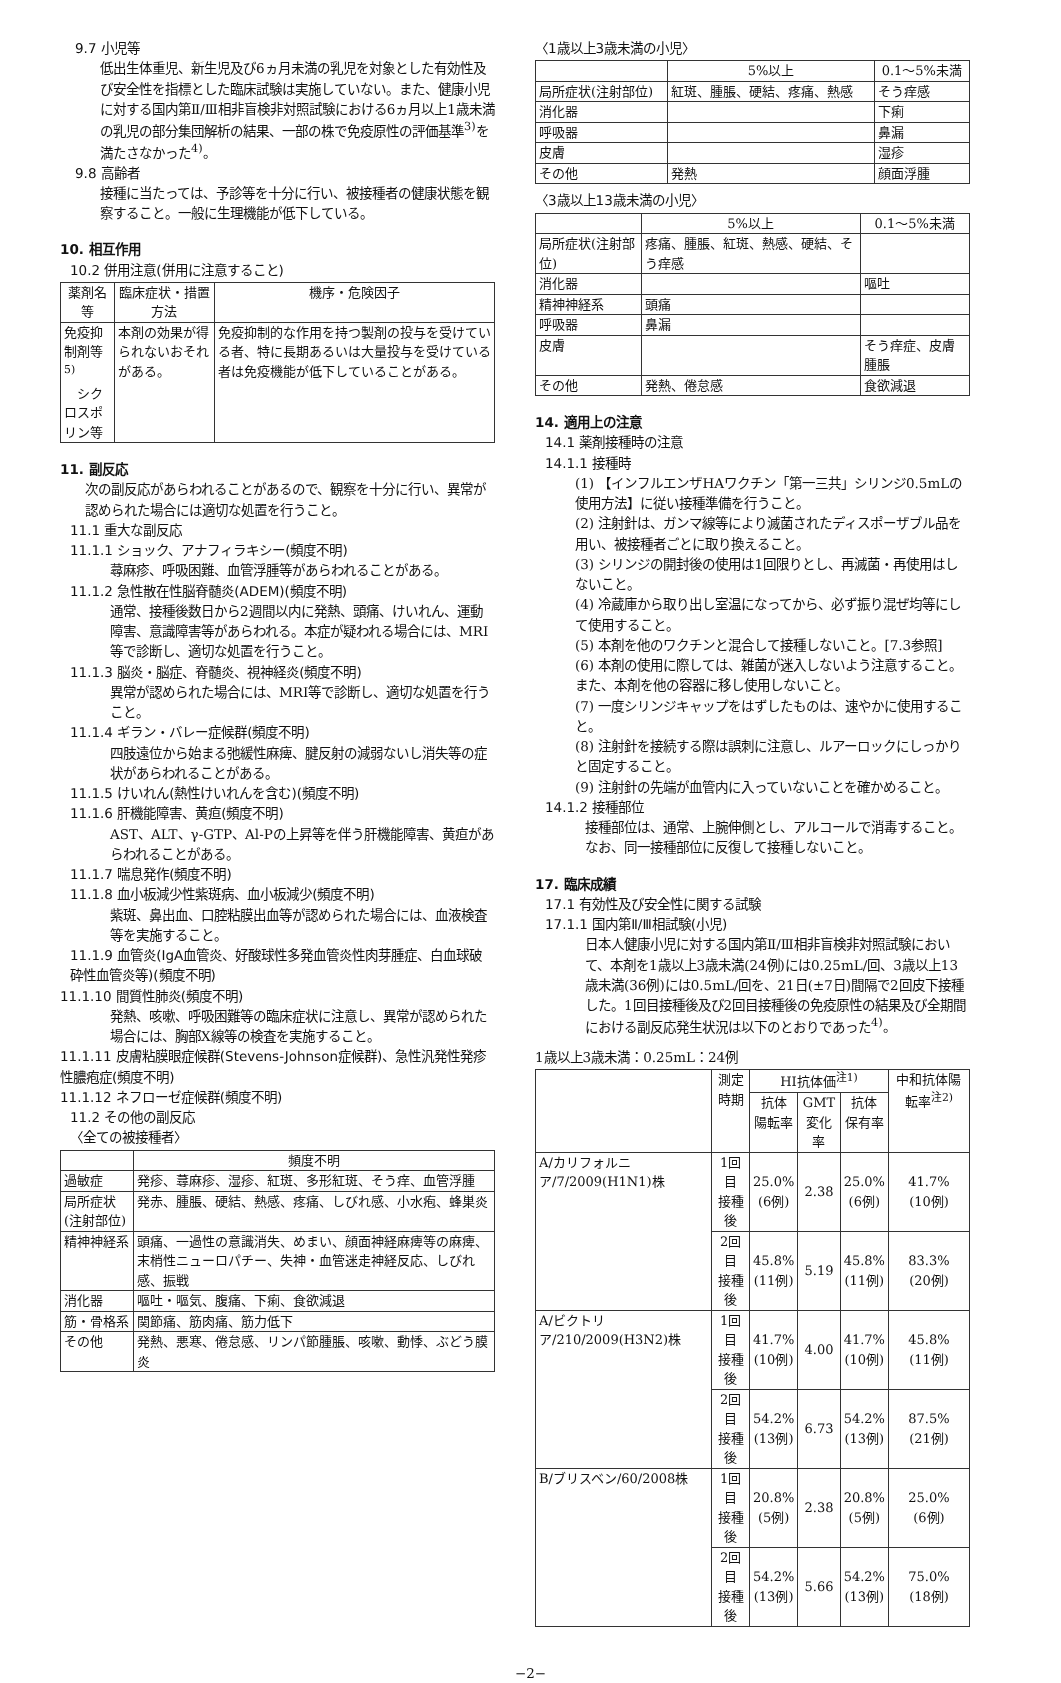9.7 小児等
低出生体重児、新生児及び6ヵ月未満の乳児を対象とした有効性及び安全性を指標とした臨床試験は実施していない。また、健康小児に対する国内第Ⅱ/Ⅲ相非盲検非対照試験における6ヵ月以上1歳未満の乳児の部分集団解析の結果、一部の株で免疫原性の評価基準<sup>3)</sup>を満たさなかった<sup>4)</sup>。
9.8 高齢者
接種に当たっては、予診等を十分に行い、被接種者の健康状態を観察すること。一般に生理機能が低下している。
10. 相互作用
10.2 併用注意(併用に注意すること)
| 薬剤名等 | 臨床症状・措置方法 | 機序・危険因子 |
| --- | --- | --- |
| 免疫抑制剤等<sup>5)</sup> シクロスポリン等 | 本剤の効果が得られないおそれがある。 | 免疫抑制的な作用を持つ製剤の投与を受けている者、特に長期あるいは大量投与を受けている者は免疫機能が低下していることがある。 |
11. 副反応
次の副反応があらわれることがあるので、観察を十分に行い、異常が認められた場合には適切な処置を行うこと。
11.1 重大な副反応
11.1.1 ショック、アナフィラキシー(頻度不明)
蕁麻疹、呼吸困難、血管浮腫等があらわれることがある。
11.1.2 急性散在性脳脊髄炎(ADEM)(頻度不明)
通常、接種後数日から2週間以内に発熱、頭痛、けいれん、運動障害、意識障害等があらわれる。本症が疑われる場合には、MRI等で診断し、適切な処置を行うこと。
11.1.3 脳炎・脳症、脊髄炎、視神経炎(頻度不明)
異常が認められた場合には、MRI等で診断し、適切な処置を行うこと。
11.1.4 ギラン・バレー症候群(頻度不明)
四肢遠位から始まる弛緩性麻痺、腱反射の減弱ないし消失等の症状があらわれることがある。
11.1.5 けいれん(熱性けいれんを含む)(頻度不明)
11.1.6 肝機能障害、黄疸(頻度不明)
AST、ALT、γ-GTP、Al-Pの上昇等を伴う肝機能障害、黄疸があらわれることがある。
11.1.7 喘息発作(頻度不明)
11.1.8 血小板減少性紫斑病、血小板減少(頻度不明)
紫斑、鼻出血、口腔粘膜出血等が認められた場合には、血液検査等を実施すること。
11.1.9 血管炎(IgA血管炎、好酸球性多発血管炎性肉芽腫症、白血球破砕性血管炎等)(頻度不明)
11.1.10 間質性肺炎(頻度不明)
発熱、咳嗽、呼吸困難等の臨床症状に注意し、異常が認められた場合には、胸部X線等の検査を実施すること。
11.1.11 皮膚粘膜眼症候群(Stevens-Johnson症候群)、急性汎発性発疹性膿疱症(頻度不明)
11.1.12 ネフローゼ症候群(頻度不明)
11.2 その他の副反応
〈全ての被接種者〉
| | 頻度不明 |
| --- | --- |
| 過敏症 | 発疹、蕁麻疹、湿疹、紅斑、多形紅斑、そう痒、血管浮腫 |
| 局所症状(注射部位) | 発赤、腫脹、硬結、熱感、疼痛、しびれ感、小水疱、蜂巣炎 |
| 精神神経系 | 頭痛、一過性の意識消失、めまい、顔面神経麻痺等の麻痺、末梢性ニューロパチー、失神・血管迷走神経反応、しびれ感、振戦 |
| 消化器 | 嘔吐・嘔気、腹痛、下痢、食欲減退 |
| 筋・骨格系 | 関節痛、筋肉痛、筋力低下 |
| その他 | 発熱、悪寒、倦怠感、リンパ節腫脹、咳嗽、動悸、ぶどう膜炎 |
〈1歳以上3歳未満の小児〉
| | 5%以上 | 0.1～5%未満 |
| --- | --- | --- |
| 局所症状(注射部位) | 紅斑、腫脹、硬結、疼痛、熱感 | そう痒感 |
| 消化器 | | 下痢 |
| 呼吸器 | | 鼻漏 |
| 皮膚 | | 湿疹 |
| その他 | 発熱 | 顔面浮腫 |
〈3歳以上13歳未満の小児〉
| | 5%以上 | 0.1～5%未満 |
| --- | --- | --- |
| 局所症状(注射部位) | 疼痛、腫脹、紅斑、熱感、硬結、そう痒感 | |
| 消化器 | | 嘔吐 |
| 精神神経系 | 頭痛 | |
| 呼吸器 | 鼻漏 | |
| 皮膚 | | そう痒症、皮膚腫脹 |
| その他 | 発熱、倦怠感 | 食欲減退 |
14. 適用上の注意
14.1 薬剤接種時の注意
14.1.1 接種時
(1) 【インフルエンザHAワクチン「第一三共」シリンジ0.5mLの使用方法】に従い接種準備を行うこと。
(2) 注射針は、ガンマ線等により滅菌されたディスポーザブル品を用い、被接種者ごとに取り換えること。
(3) シリンジの開封後の使用は1回限りとし、再滅菌・再使用はしないこと。
(4) 冷蔵庫から取り出し室温になってから、必ず振り混ぜ均等にして使用すること。
(5) 本剤を他のワクチンと混合して接種しないこと。[7.3参照]
(6) 本剤の使用に際しては、雑菌が迷入しないよう注意すること。また、本剤を他の容器に移し使用しないこと。
(7) 一度シリンジキャップをはずしたものは、速やかに使用すること。
(8) 注射針を接続する際は誤刺に注意し、ルアーロックにしっかりと固定すること。
(9) 注射針の先端が血管内に入っていないことを確かめること。
14.1.2 接種部位
接種部位は、通常、上腕伸側とし、アルコールで消毒すること。なお、同一接種部位に反復して接種しないこと。
17. 臨床成績
17.1 有効性及び安全性に関する試験
17.1.1 国内第Ⅱ/Ⅲ相試験(小児)
日本人健康小児に対する国内第Ⅱ/Ⅲ相非盲検非対照試験において、本剤を1歳以上3歳未満(24例)には0.25mL/回、3歳以上13歳未満(36例)には0.5mL/回を、21日(±7日)間隔で2回皮下接種した。1回目接種後及び2回目接種後の免疫原性の結果及び全期間における副反応発生状況は以下のとおりであった<sup>4)</sup>。
1歳以上3歳未満：0.25mL：24例
| | 測定時期 | HI抗体価<sup>注1)</sup> | | | 中和抗体陽転率<sup>注2)</sup> |
| --- | --- | --- | --- | --- | --- |
| | | 抗体 陽転率 | GMT 変化率 | 抗体 保有率 | |
| A/カリフォルニア/7/2009(H1N1)株 | 1回目 接種後 | 25.0% (6例) | 2.38 | 25.0% (6例) | 41.7% (10例) |
| | 2回目 接種後 | 45.8% (11例) | 5.19 | 45.8% (11例) | 83.3% (20例) |
| A/ビクトリア/210/2009(H3N2)株 | 1回目 接種後 | 41.7% (10例) | 4.00 | 41.7% (10例) | 45.8% (11例) |
| | 2回目 接種後 | 54.2% (13例) | 6.73 | 54.2% (13例) | 87.5% (21例) |
| B/ブリスベン/60/2008株 | 1回目 接種後 | 20.8% (5例) | 2.38 | 20.8% (5例) | 25.0% (6例) |
| | 2回目 接種後 | 54.2% (13例) | 5.66 | 54.2% (13例) | 75.0% (18例) |
−2−